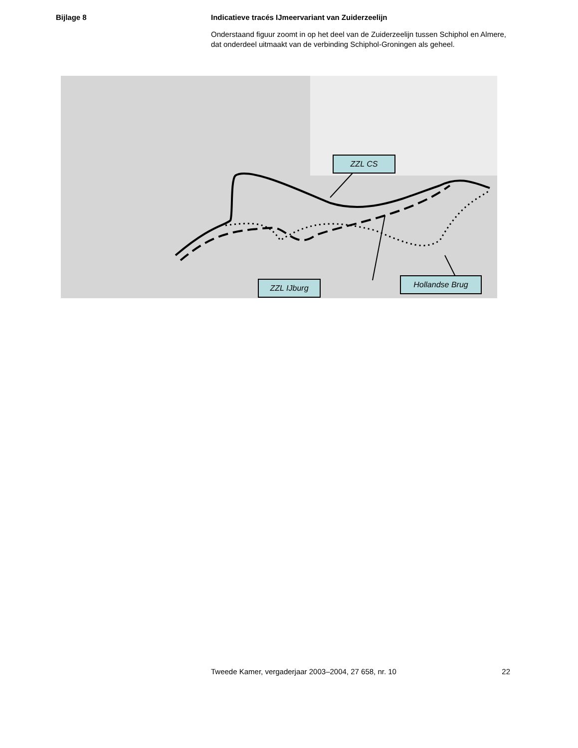Bijlage 8
Indicatieve tracés IJmeervariant van Zuiderzeelijn
Onderstaand figuur zoomt in op het deel van de Zuiderzeelijn tussen Schiphol en Almere, dat onderdeel uitmaakt van de verbinding Schiphol-Groningen als geheel.
ZZL CS
ZZL IJburg Hollandse Brug
Tweede Kamer, vergaderjaar 2003–2004, 27 658, nr. 10 22